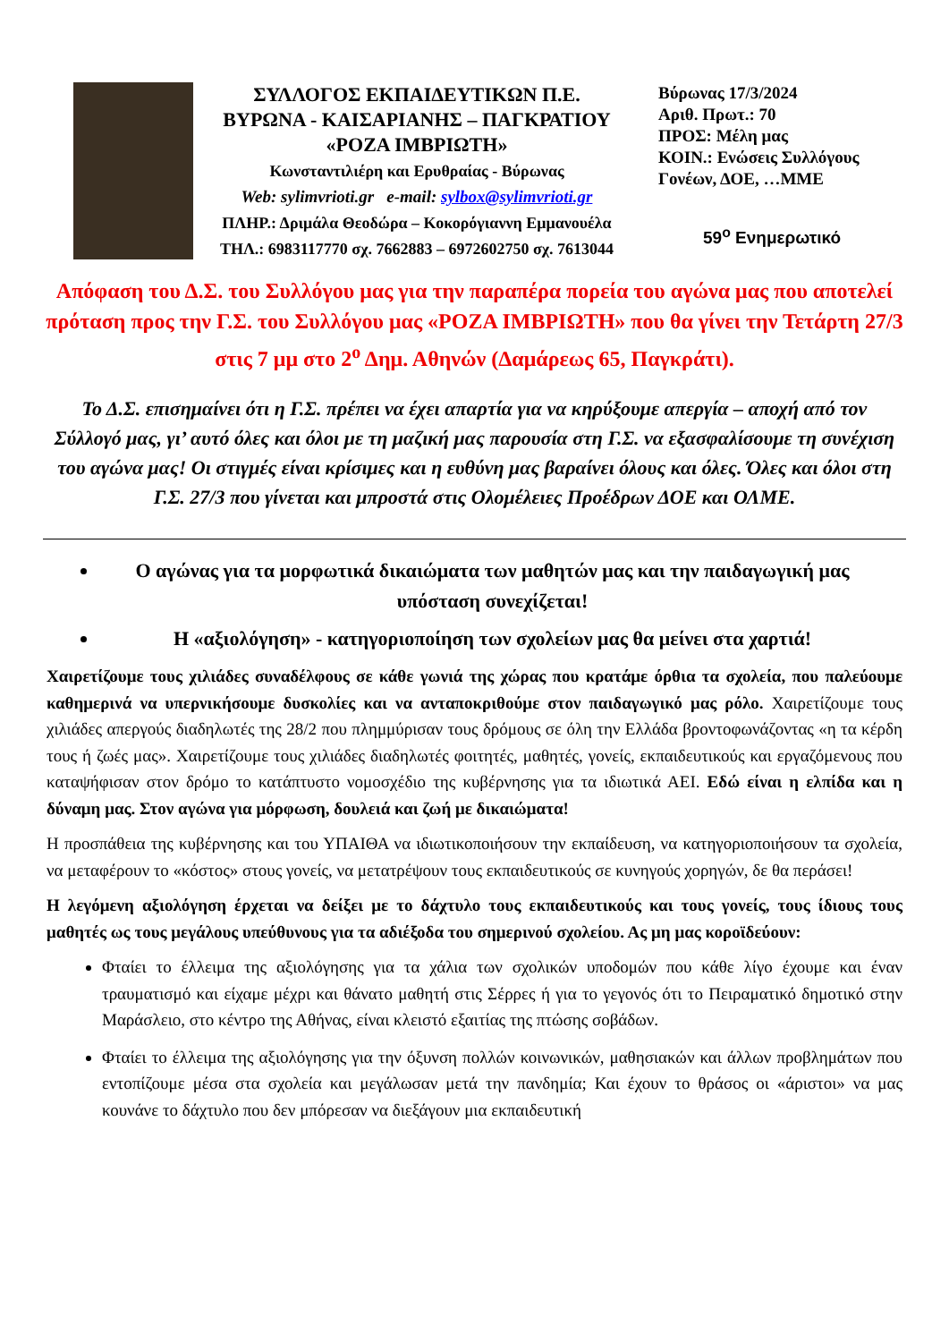ΣΥΛΛΟΓΟΣ ΕΚΠΑΙΔΕΥΤΙΚΩΝ Π.Ε.
ΒΥΡΩΝΑ - ΚΑΙΣΑΡΙΑΝΗΣ – ΠΑΓΚΡΑΤΙΟΥ
«ΡΟΖΑ ΙΜΒΡΙΩΤΗ»
Κωνσταντιλιέρη και Ερυθραίας - Βύρωνας
Web: sylimvrioti.gr e-mail: sylbox@sylimvrioti.gr
ΠΛΗΡ.: Δριμάλα Θεοδώρα – Κοκορόγιαννη Εμμανουέλα
ΤΗΛ.: 6983117770 σχ. 7662883 – 6972602750 σχ. 7613044
Βύρωνας 17/3/2024
Αριθ. Πρωτ.: 70
ΠΡΟΣ: Μέλη μας
ΚΟΙΝ.: Ενώσεις Συλλόγους
Γονέων, ΔΟΕ, …ΜΜΕ
59<sup>ο</sup> Ενημερωτικό
Απόφαση του Δ.Σ. του Συλλόγου μας για την παραπέρα πορεία του αγώνα μας που αποτελεί πρόταση προς την Γ.Σ. του Συλλόγου μας «ΡΟΖΑ ΙΜΒΡΙΩΤΗ» που θα γίνει την Τετάρτη 27/3 στις 7 μμ στο 2<sup>ο</sup> Δημ. Αθηνών (Δαμάρεως 65, Παγκράτι).
Το Δ.Σ. επισημαίνει ότι η Γ.Σ. πρέπει να έχει απαρτία για να κηρύξουμε απεργία – αποχή από τον Σύλλογό μας, γι’ αυτό όλες και όλοι με τη μαζική μας παρουσία στη Γ.Σ. να εξασφαλίσουμε τη συνέχιση του αγώνα μας! Οι στιγμές είναι κρίσιμες και η ευθύνη μας βαραίνει όλους και όλες. Όλες και όλοι στη Γ.Σ. 27/3 που γίνεται και μπροστά στις Ολομέλειες Προέδρων ΔΟΕ και ΟΛΜΕ.
Ο αγώνας για τα μορφωτικά δικαιώματα των μαθητών μας και την παιδαγωγική μας υπόσταση συνεχίζεται!
Η «αξιολόγηση» - κατηγοριοποίηση των σχολείων μας θα μείνει στα χαρτιά!
Χαιρετίζουμε τους χιλιάδες συναδέλφους σε κάθε γωνιά της χώρας που κρατάμε όρθια τα σχολεία, που παλεύουμε καθημερινά να υπερνικήσουμε δυσκολίες και να ανταποκριθούμε στον παιδαγωγικό μας ρόλο. Χαιρετίζουμε τους χιλιάδες απεργούς διαδηλωτές της 28/2 που πλημμύρισαν τους δρόμους σε όλη την Ελλάδα βροντοφωνάζοντας «η τα κέρδη τους ή ζωές μας». Χαιρετίζουμε τους χιλιάδες διαδηλωτές φοιτητές, μαθητές, γονείς, εκπαιδευτικούς και εργαζόμενους που καταψήφισαν στον δρόμο το κατάπτυστο νομοσχέδιο της κυβέρνησης για τα ιδιωτικά ΑΕΙ. Εδώ είναι η ελπίδα και η δύναμη μας. Στον αγώνα για μόρφωση, δουλειά και ζωή με δικαιώματα!
Η προσπάθεια της κυβέρνησης και του ΥΠΑΙΘΑ να ιδιωτικοποιήσουν την εκπαίδευση, να κατηγοριοποιήσουν τα σχολεία, να μεταφέρουν το «κόστος» στους γονείς, να μετατρέψουν τους εκπαιδευτικούς σε κυνηγούς χορηγών, δε θα περάσει!
Η λεγόμενη αξιολόγηση έρχεται να δείξει με το δάχτυλο τους εκπαιδευτικούς και τους γονείς, τους ίδιους τους μαθητές ως τους μεγάλους υπεύθυνους για τα αδιέξοδα του σημερινού σχολείου. Ας μη μας κοροϊδεύουν:
Φταίει το έλλειμα της αξιολόγησης για τα χάλια των σχολικών υποδομών που κάθε λίγο έχουμε και έναν τραυματισμό και είχαμε μέχρι και θάνατο μαθητή στις Σέρρες ή για το γεγονός ότι το Πειραματικό δημοτικό στην Μαράσλειο, στο κέντρο της Αθήνας, είναι κλειστό εξαιτίας της πτώσης σοβάδων.
Φταίει το έλλειμα της αξιολόγησης για την όξυνση πολλών κοινωνικών, μαθησιακών και άλλων προβλημάτων που εντοπίζουμε μέσα στα σχολεία και μεγάλωσαν μετά την πανδημία; Και έχουν το θράσος οι «άριστοι» να μας κουνάνε το δάχτυλο που δεν μπόρεσαν να διεξάγουν μια εκπαιδευτική